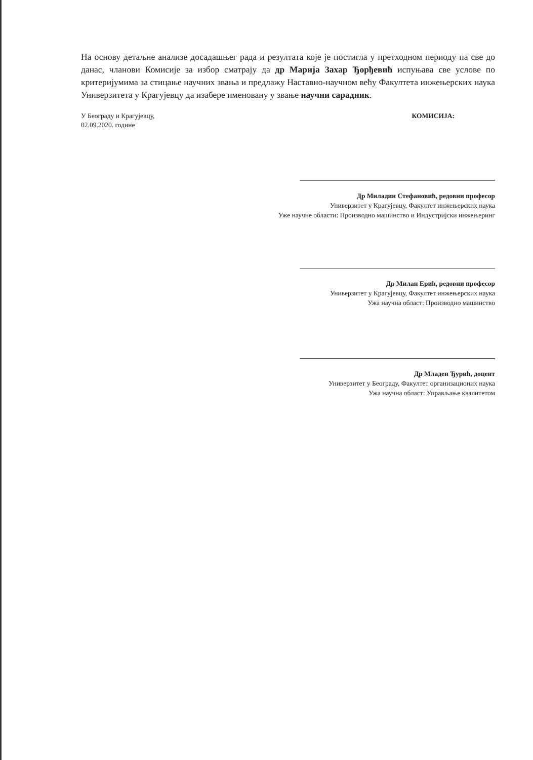На основу детаљне анализе досадашњег рада и резултата које је постигла у претходном периоду па све до данас, чланови Комисије за избор сматрају да др Марија Захар Ђорђевић испуњава све услове по критеријумима за стицање научних звања и предлажу Наставно-научном већу Факултета инжењерских наука Универзитета у Крагујевцу да изабере именовану у звање научни сарадник.
У Београду и Крагујевцу,
02.09.2020. године
КОМИСИЈА:
Др Миладин Стефановић, редовни професор
Универзитет у Крагујевцу, Факултет инжењерских наука
Уже научне области: Производно машинство и Индустријски инжењеринг
Др Милан Ерић, редовни професор
Универзитет у Крагујевцу, Факултет инжењерских наука
Ужа научна област: Производно машинство
Др Младен Ђурић, доцент
Универзитет у Београду, Факултет организационих наука
Ужа научна област: Управљање квалитетом